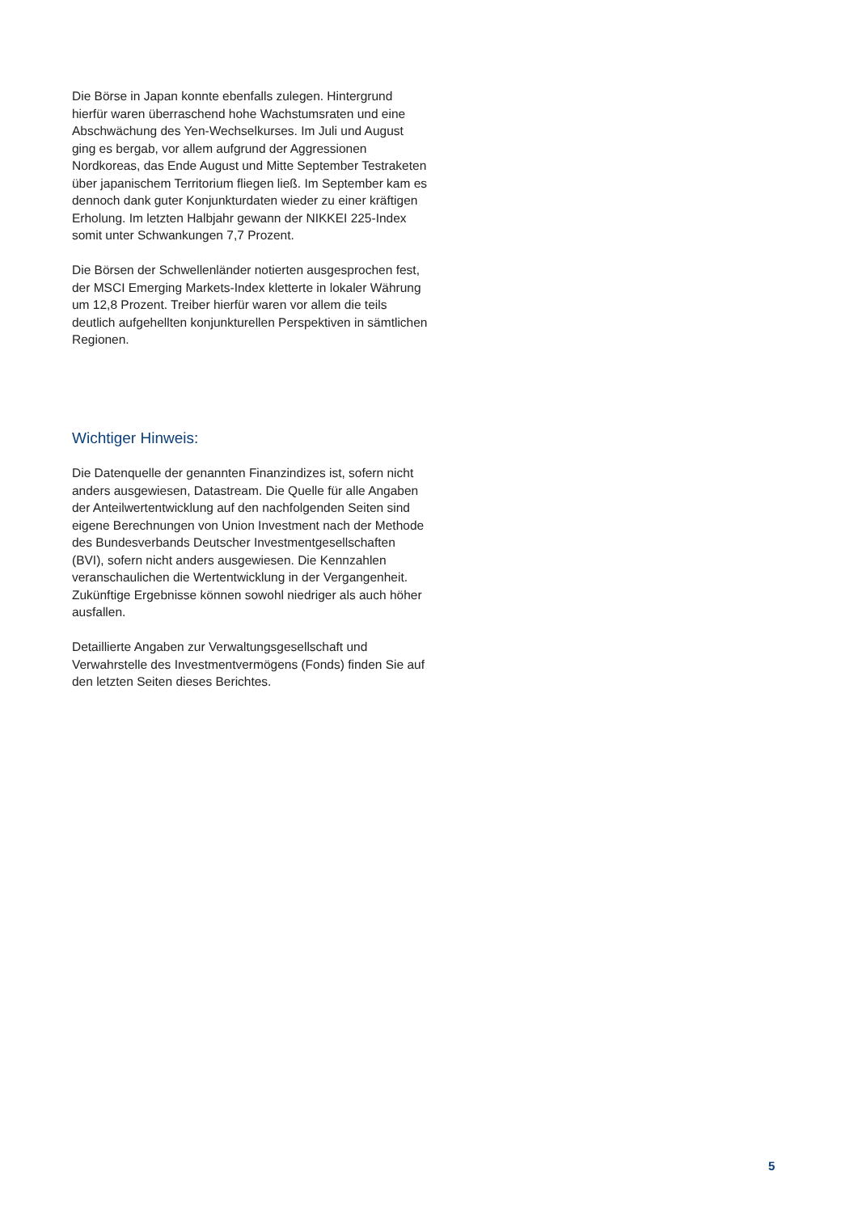Die Börse in Japan konnte ebenfalls zulegen. Hintergrund hierfür waren überraschend hohe Wachstumsraten und eine Abschwächung des Yen-Wechselkurses. Im Juli und August ging es bergab, vor allem aufgrund der Aggressionen Nordkoreas, das Ende August und Mitte September Testraketen über japanischem Territorium fliegen ließ. Im September kam es dennoch dank guter Konjunkturdaten wieder zu einer kräftigen Erholung. Im letzten Halbjahr gewann der NIKKEI 225-Index somit unter Schwankungen 7,7 Prozent.
Die Börsen der Schwellenländer notierten ausgesprochen fest, der MSCI Emerging Markets-Index kletterte in lokaler Währung um 12,8 Prozent. Treiber hierfür waren vor allem die teils deutlich aufgehellten konjunkturellen Perspektiven in sämtlichen Regionen.
Wichtiger Hinweis:
Die Datenquelle der genannten Finanzindizes ist, sofern nicht anders ausgewiesen, Datastream. Die Quelle für alle Angaben der Anteilwertentwicklung auf den nachfolgenden Seiten sind eigene Berechnungen von Union Investment nach der Methode des Bundesverbands Deutscher Investmentgesellschaften (BVI), sofern nicht anders ausgewiesen. Die Kennzahlen veranschau­lichen die Wertentwicklung in der Vergangenheit. Zukünftige Ergebnisse können sowohl niedriger als auch höher ausfallen.
Detaillierte Angaben zur Verwaltungsgesellschaft und Verwahrstelle des Investmentvermögens (Fonds) finden Sie auf den letzten Seiten dieses Berichtes.
5